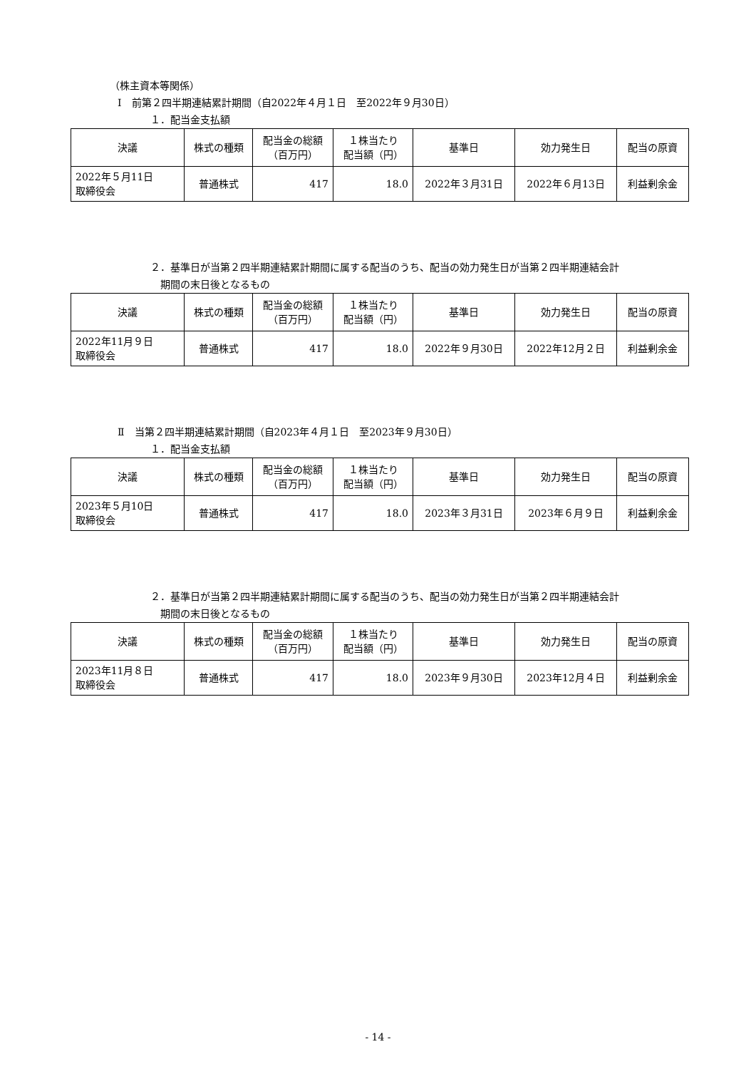（株主資本等関係）
Ⅰ　前第２四半期連結累計期間（自2022年４月１日　至2022年９月30日）
１．配当金支払額
| 決議 | 株式の種類 | 配当金の総額 （百万円） | １株当たり 配当額（円） | 基準日 | 効力発生日 | 配当の原資 |
| --- | --- | --- | --- | --- | --- | --- |
| 2022年５月11日 取締役会 | 普通株式 | 417 | 18.0 | 2022年３月31日 | 2022年６月13日 | 利益剰余金 |
２．基準日が当第２四半期連結累計期間に属する配当のうち、配当の効力発生日が当第２四半期連結会計
　期間の末日後となるもの
| 決議 | 株式の種類 | 配当金の総額 （百万円） | １株当たり 配当額（円） | 基準日 | 効力発生日 | 配当の原資 |
| --- | --- | --- | --- | --- | --- | --- |
| 2022年11月９日 取締役会 | 普通株式 | 417 | 18.0 | 2022年９月30日 | 2022年12月２日 | 利益剰余金 |
Ⅱ　当第２四半期連結累計期間（自2023年４月１日　至2023年９月30日）
１．配当金支払額
| 決議 | 株式の種類 | 配当金の総額 （百万円） | １株当たり 配当額（円） | 基準日 | 効力発生日 | 配当の原資 |
| --- | --- | --- | --- | --- | --- | --- |
| 2023年５月10日 取締役会 | 普通株式 | 417 | 18.0 | 2023年３月31日 | 2023年６月９日 | 利益剰余金 |
２．基準日が当第２四半期連結累計期間に属する配当のうち、配当の効力発生日が当第２四半期連結会計
　期間の末日後となるもの
| 決議 | 株式の種類 | 配当金の総額 （百万円） | １株当たり 配当額（円） | 基準日 | 効力発生日 | 配当の原資 |
| --- | --- | --- | --- | --- | --- | --- |
| 2023年11月８日 取締役会 | 普通株式 | 417 | 18.0 | 2023年９月30日 | 2023年12月４日 | 利益剰余金 |
- 14 -